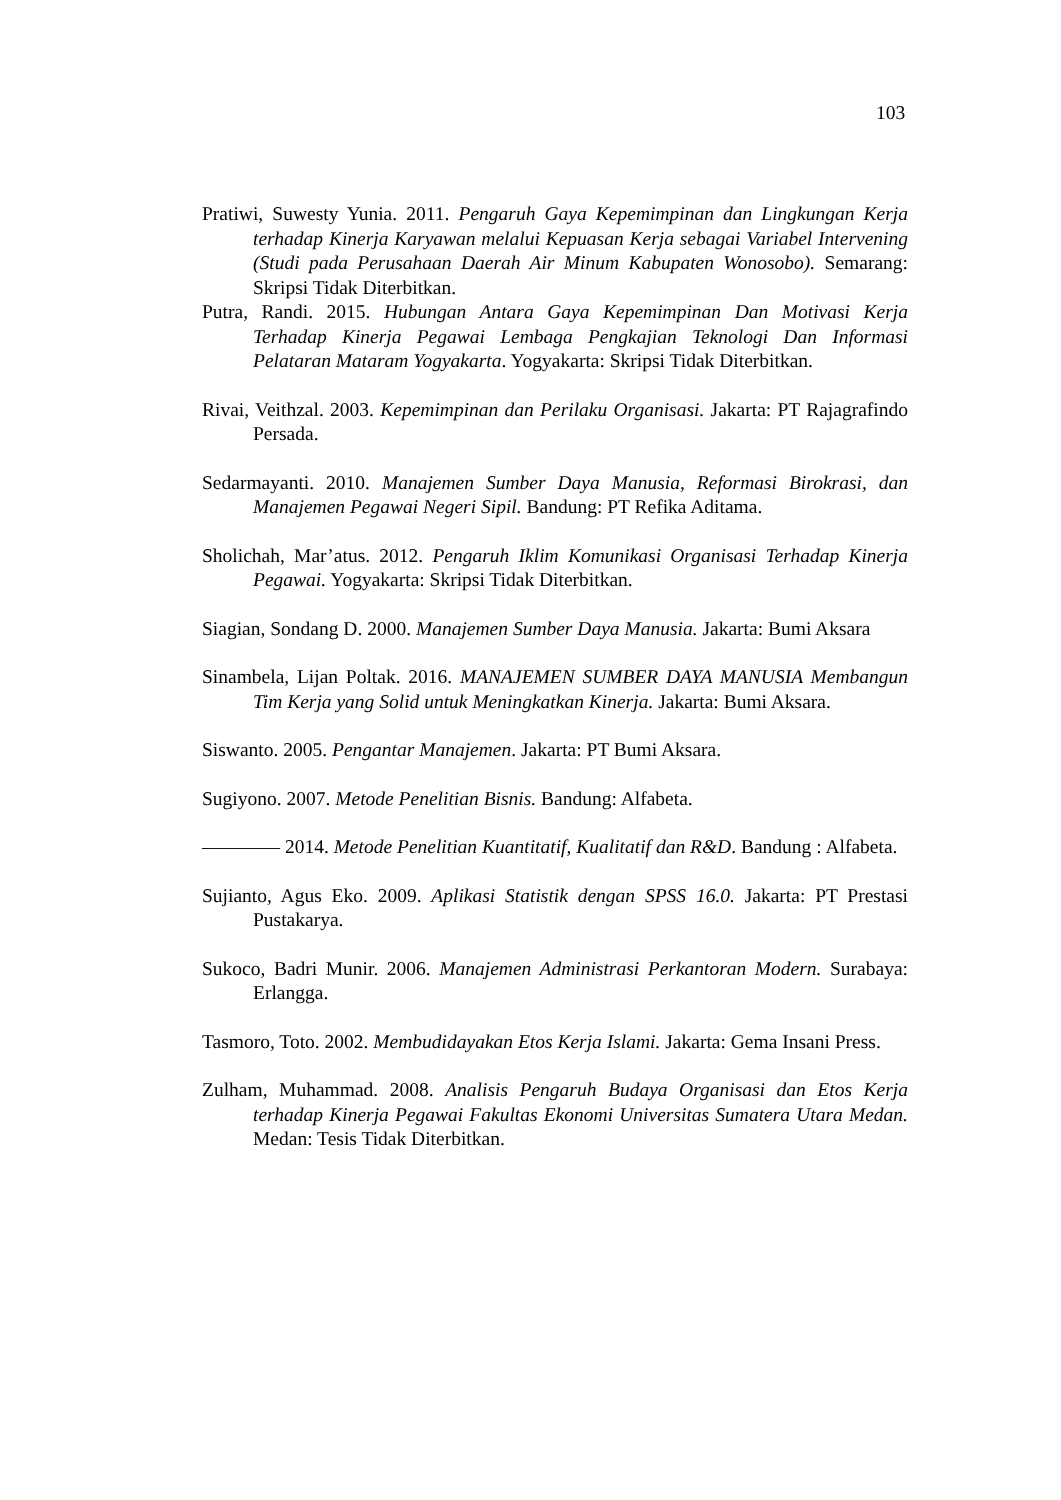103
Pratiwi, Suwesty Yunia. 2011. Pengaruh Gaya Kepemimpinan dan Lingkungan Kerja terhadap Kinerja Karyawan melalui Kepuasan Kerja sebagai Variabel Intervening (Studi pada Perusahaan Daerah Air Minum Kabupaten Wonosobo). Semarang: Skripsi Tidak Diterbitkan.
Putra, Randi. 2015. Hubungan Antara Gaya Kepemimpinan Dan Motivasi Kerja Terhadap Kinerja Pegawai Lembaga Pengkajian Teknologi Dan Informasi Pelataran Mataram Yogyakarta. Yogyakarta: Skripsi Tidak Diterbitkan.
Rivai, Veithzal. 2003. Kepemimpinan dan Perilaku Organisasi. Jakarta: PT Rajagrafindo Persada.
Sedarmayanti. 2010. Manajemen Sumber Daya Manusia, Reformasi Birokrasi, dan Manajemen Pegawai Negeri Sipil. Bandung: PT Refika Aditama.
Sholichah, Mar’atus. 2012. Pengaruh Iklim Komunikasi Organisasi Terhadap Kinerja Pegawai. Yogyakarta: Skripsi Tidak Diterbitkan.
Siagian, Sondang D. 2000. Manajemen Sumber Daya Manusia. Jakarta: Bumi Aksara
Sinambela, Lijan Poltak. 2016. MANAJEMEN SUMBER DAYA MANUSIA Membangun Tim Kerja yang Solid untuk Meningkatkan Kinerja. Jakarta: Bumi Aksara.
Siswanto. 2005. Pengantar Manajemen. Jakarta: PT Bumi Aksara.
Sugiyono. 2007. Metode Penelitian Bisnis. Bandung: Alfabeta.
———— 2014. Metode Penelitian Kuantitatif, Kualitatif dan R&D. Bandung : Alfabeta.
Sujianto, Agus Eko. 2009. Aplikasi Statistik dengan SPSS 16.0. Jakarta: PT Prestasi Pustakarya.
Sukoco, Badri Munir. 2006. Manajemen Administrasi Perkantoran Modern. Surabaya: Erlangga.
Tasmoro, Toto. 2002. Membudidayakan Etos Kerja Islami. Jakarta: Gema Insani Press.
Zulham, Muhammad. 2008. Analisis Pengaruh Budaya Organisasi dan Etos Kerja terhadap Kinerja Pegawai Fakultas Ekonomi Universitas Sumatera Utara Medan. Medan: Tesis Tidak Diterbitkan.